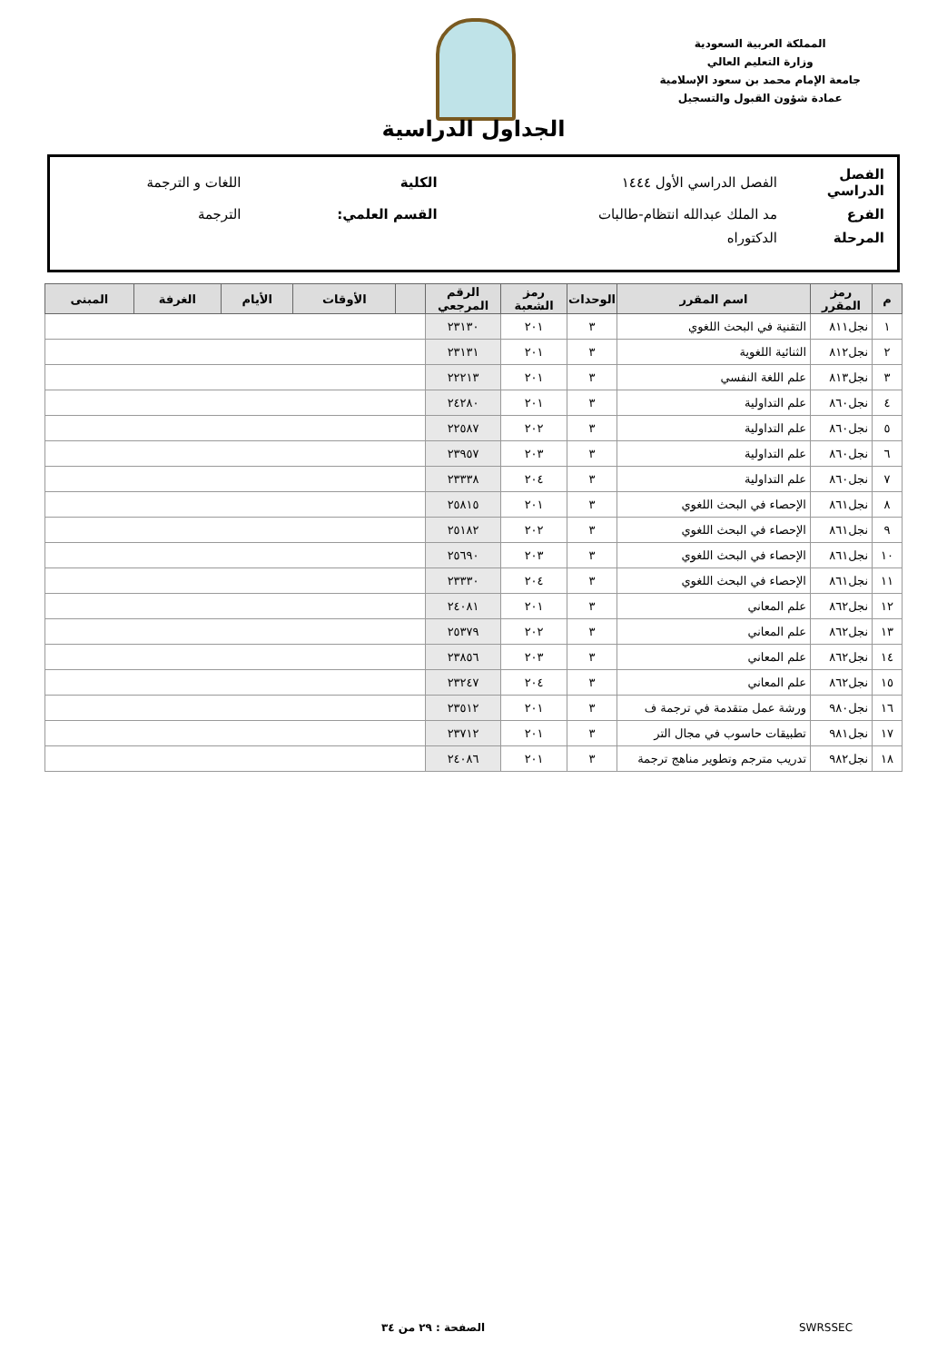المملكة العربية السعودية
وزارة التعليم العالي
جامعة الإمام محمد بن سعود الإسلامية
عمادة شؤون القبول والتسجيل
الجداول الدراسية
| الفصل الدراسي | الفصل الدراسي الأول ١٤٤٤ | الكلية | اللغات و الترجمة |
| الفرع | مد الملك عبدالله انتظام-طالبات | القسم العلمي: | الترجمة |
| المرحلة | الدكتوراه | | |
| م | رمز المقرر | اسم المقرر | الوحدات | رمز الشعبة | الرقم المرجعي | | الأوقات | الأيام | الغرفة | المبنى |
| --- | --- | --- | --- | --- | --- | --- | --- | --- | --- | --- |
| ١ | نجل٨١١ | التقنية في البحث اللغوي | ٣ | ٢٠١ | ٢٣١٣٠ | | | | | |
| ٢ | نجل٨١٢ | الثنائية اللغوية | ٣ | ٢٠١ | ٢٣١٣١ | | | | | |
| ٣ | نجل٨١٣ | علم اللغة النفسي | ٣ | ٢٠١ | ٢٢٢١٣ | | | | | |
| ٤ | نجل٨٦٠ | علم التداولية | ٣ | ٢٠١ | ٢٤٢٨٠ | | | | | |
| ٥ | نجل٨٦٠ | علم التداولية | ٣ | ٢٠٢ | ٢٢٥٨٧ | | | | | |
| ٦ | نجل٨٦٠ | علم التداولية | ٣ | ٢٠٣ | ٢٣٩٥٧ | | | | | |
| ٧ | نجل٨٦٠ | علم التداولية | ٣ | ٢٠٤ | ٢٣٣٣٨ | | | | | |
| ٨ | نجل٨٦١ | الإحصاء في البحث اللغوي | ٣ | ٢٠١ | ٢٥٨١٥ | | | | | |
| ٩ | نجل٨٦١ | الإحصاء في البحث اللغوي | ٣ | ٢٠٢ | ٢٥١٨٢ | | | | | |
| ١٠ | نجل٨٦١ | الإحصاء في البحث اللغوي | ٣ | ٢٠٣ | ٢٥٦٩٠ | | | | | |
| ١١ | نجل٨٦١ | الإحصاء في البحث اللغوي | ٣ | ٢٠٤ | ٢٣٣٣٠ | | | | | |
| ١٢ | نجل٨٦٢ | علم المعاني | ٣ | ٢٠١ | ٢٤٠٨١ | | | | | |
| ١٣ | نجل٨٦٢ | علم المعاني | ٣ | ٢٠٢ | ٢٥٣٧٩ | | | | | |
| ١٤ | نجل٨٦٢ | علم المعاني | ٣ | ٢٠٣ | ٢٣٨٥٦ | | | | | |
| ١٥ | نجل٨٦٢ | علم المعاني | ٣ | ٢٠٤ | ٢٣٢٤٧ | | | | | |
| ١٦ | نجل٩٨٠ | ورشة عمل متقدمة في ترجمة ف | ٣ | ٢٠١ | ٢٣٥١٢ | | | | | |
| ١٧ | نجل٩٨١ | تطبيقات حاسوب في مجال التر | ٣ | ٢٠١ | ٢٣٧١٢ | | | | | |
| ١٨ | نجل٩٨٢ | تدريب مترجم وتطوير مناهج ترجمة | ٣ | ٢٠١ | ٢٤٠٨٦ | | | | | |
الصفحة : ٢٩ من ٣٤ SWRSSEC